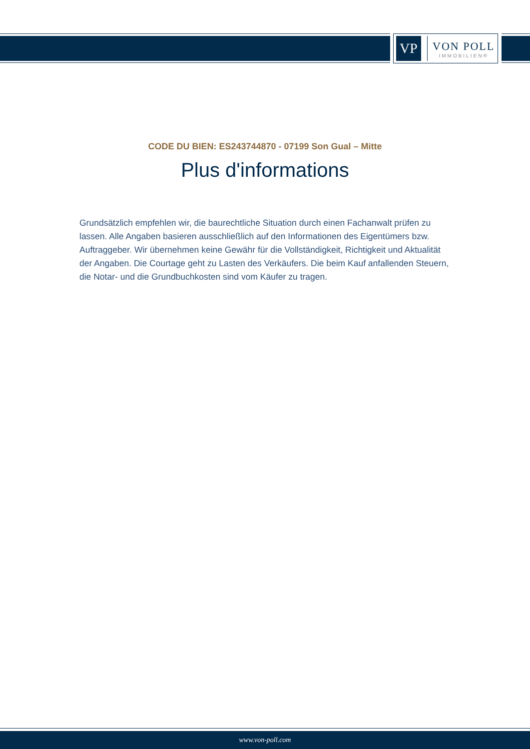VP
VON POLL
IMMOBILIEN®
CODE DU BIEN: ES243744870 - 07199 Son Gual – Mitte
Plus d'informations
Grundsätzlich empfehlen wir, die baurechtliche Situation durch einen Fachanwalt prüfen zu lassen. Alle Angaben basieren ausschließlich auf den Informationen des Eigentümers bzw. Auftraggeber. Wir übernehmen keine Gewähr für die Vollständigkeit, Richtigkeit und Aktualität der Angaben. Die Courtage geht zu Lasten des Verkäufers. Die beim Kauf anfallenden Steuern, die Notar- und die Grundbuchkosten sind vom Käufer zu tragen.
www.von-poll.com